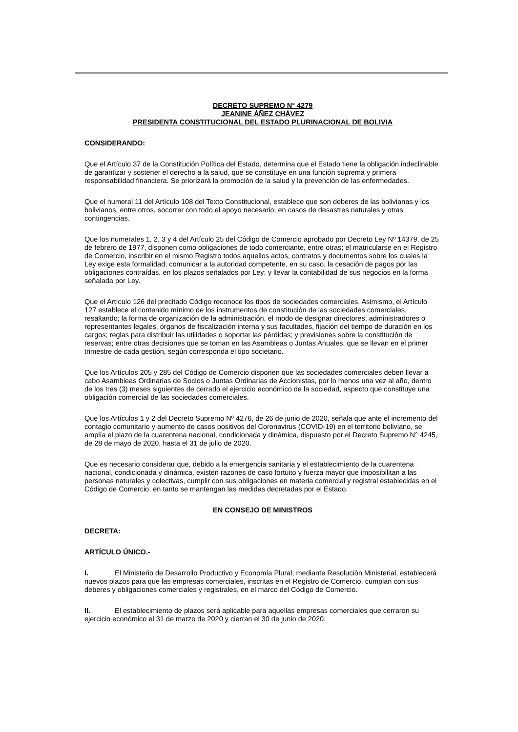DECRETO SUPREMO N° 4279
JEANINE ÁÑEZ CHÁVEZ
PRESIDENTA CONSTITUCIONAL DEL ESTADO PLURINACIONAL DE BOLIVIA
CONSIDERANDO:
Que el Artículo 37 de la Constitución Política del Estado, determina que el Estado tiene la obligación indeclinable de garantizar y sostener el derecho a la salud, que se constituye en una función suprema y primera responsabilidad financiera. Se priorizará la promoción de la salud y la prevención de las enfermedades.
Que el numeral 11 del Artículo 108 del Texto Constitucional, establece que son deberes de las bolivianas y los bolivianos, entre otros, socorrer con todo el apoyo necesario, en casos de desastres naturales y otras contingencias.
Que los numerales 1, 2, 3 y 4 del Artículo 25 del Código de Comercio aprobado por Decreto Ley Nº 14379, de 25 de febrero de 1977, disponen como obligaciones de todo comerciante, entre otras; el matricularse en el Registro de Comercio, inscribir en el mismo Registro todos aquellos actos, contratos y documentos sobre los cuales la Ley exige esta formalidad; comunicar a la autoridad competente, en su caso, la cesación de pagos por las obligaciones contraídas, en los plazos señalados por Ley; y llevar la contabilidad de sus negocios en la forma señalada por Ley.
Que el Artículo 126 del precitado Código reconoce los tipos de sociedades comerciales. Asimismo, el Artículo 127 establece el contenido mínimo de los instrumentos de constitución de las sociedades comerciales, resaltando; la forma de organización de la administración, el modo de designar directores, administradores o representantes legales, órganos de fiscalización interna y sus facultades, fijación del tiempo de duración en los cargos; reglas para distribuir las utilidades o soportar las pérdidas; y previsiones sobre la constitución de reservas; entre otras decisiones que se toman en las Asambleas o Juntas Anuales, que se llevan en el primer trimestre de cada gestión, según corresponda el tipo societario.
Que los Artículos 205 y 285 del Código de Comercio disponen que las sociedades comerciales deben llevar a cabo Asambleas Ordinarias de Socios o Juntas Ordinarias de Accionistas, por lo menos una vez al año, dentro de los tres (3) meses siguientes de cerrado el ejercicio económico de la sociedad, aspecto que constituye una obligación comercial de las sociedades comerciales.
Que los Artículos 1 y 2 del Decreto Supremo Nº 4276, de 26 de junio de 2020, señala que ante el incremento del contagio comunitario y aumento de casos positivos del Coronavirus (COVID-19) en el territorio boliviano, se amplía el plazo de la cuarentena nacional, condicionada y dinámica, dispuesto por el Decreto Supremo N° 4245, de 28 de mayo de 2020, hasta el 31 de julio de 2020.
Que es necesario considerar que, debido a la emergencia sanitaria y el establecimiento de la cuarentena nacional, condicionada y dinámica, existen razones de caso fortuito y fuerza mayor que imposibilitan a las personas naturales y colectivas, cumplir con sus obligaciones en materia comercial y registral establecidas en el Código de Comercio, en tanto se mantengan las medidas decretadas por el Estado.
EN CONSEJO DE MINISTROS
DECRETA:
ARTÍCULO ÚNICO.-
I. El Ministerio de Desarrollo Productivo y Economía Plural, mediante Resolución Ministerial, establecerá nuevos plazos para que las empresas comerciales, inscritas en el Registro de Comercio, cumplan con sus deberes y obligaciones comerciales y registrales, en el marco del Código de Comercio.
II. El establecimiento de plazos será aplicable para aquellas empresas comerciales que cerraron su ejercicio económico el 31 de marzo de 2020 y cierran el 30 de junio de 2020.